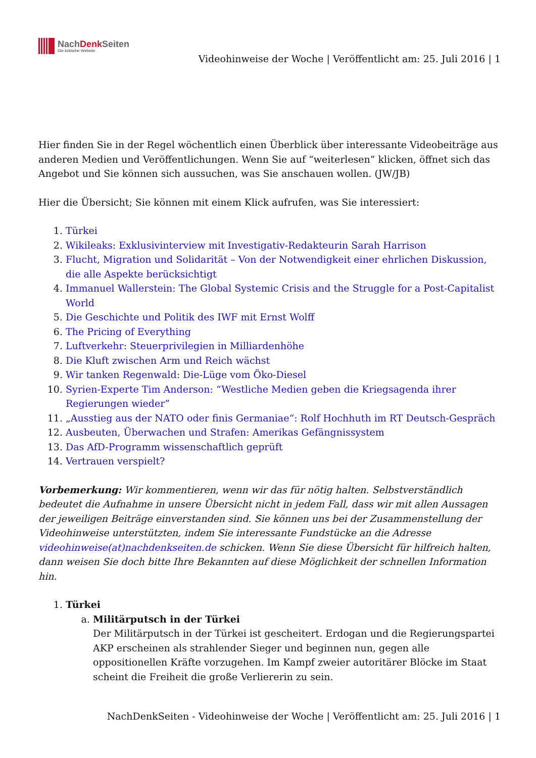NachDenk Seiten
Die kritische Website
Videohinweise der Woche | Veröffentlicht am: 25. Juli 2016 | 1
Hier finden Sie in der Regel wöchentlich einen Überblick über interessante Videobeiträge aus anderen Medien und Veröffentlichungen. Wenn Sie auf “weiterlesen” klicken, öffnet sich das Angebot und Sie können sich aussuchen, was Sie anschauen wollen. (JW/JB)
Hier die Übersicht; Sie können mit einem Klick aufrufen, was Sie interessiert:
1. Türkei
2. Wikileaks: Exklusivinterview mit Investigativ-Redakteurin Sarah Harrison
3. Flucht, Migration und Solidarität – Von der Notwendigkeit einer ehrlichen Diskussion, die alle Aspekte berücksichtigt
4. Immanuel Wallerstein: The Global Systemic Crisis and the Struggle for a Post-Capitalist World
5. Die Geschichte und Politik des IWF mit Ernst Wolff
6. The Pricing of Everything
7. Luftverkehr: Steuerprivilegien in Milliardenhöhe
8. Die Kluft zwischen Arm und Reich wächst
9. Wir tanken Regenwald: Die-Lüge vom Öko-Diesel
10. Syrien-Experte Tim Anderson: “Westliche Medien geben die Kriegsagenda ihrer Regierungen wieder”
11. „Ausstieg aus der NATO oder finis Germaniae“: Rolf Hochhuth im RT Deutsch-Gespräch
12. Ausbeuten, Überwachen und Strafen: Amerikas Gefängnissystem
13. Das AfD-Programm wissenschaftlich geprüft
14. Vertrauen verspielt?
Vorbemerkung: Wir kommentieren, wenn wir das für nötig halten. Selbstverständlich bedeutet die Aufnahme in unsere Übersicht nicht in jedem Fall, dass wir mit allen Aussagen der jeweiligen Beiträge einverstanden sind. Sie können uns bei der Zusammenstellung der Videohinweise unterstützten, indem Sie interessante Fundstücke an die Adresse videohinweise(at)nachdenkseiten.de schicken. Wenn Sie diese Übersicht für hilfreich halten, dann weisen Sie doch bitte Ihre Bekannten auf diese Möglichkeit der schnellen Information hin.
1. Türkei
a. Militärputsch in der Türkei
Der Militärputsch in der Türkei ist gescheitert. Erdogan und die Regierungspartei AKP erscheinen als strahlender Sieger und beginnen nun, gegen alle oppositionellen Kräfte vorzugehen. Im Kampf zweier autoritärer Blöcke im Staat scheint die Freiheit die große Verliererin zu sein.
NachDenkSeiten - Videohinweise der Woche | Veröffentlicht am: 25. Juli 2016 | 1